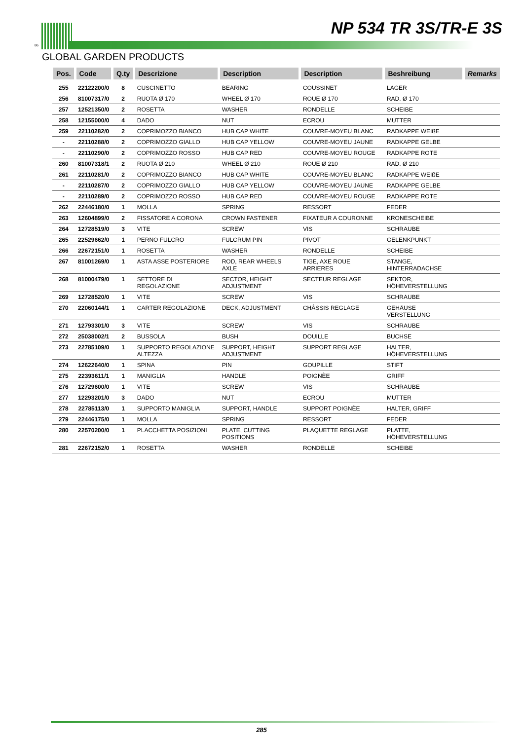86
NP 534 TR 3S/TR-E 3S
GLOBAL GARDEN PRODUCTS
| Pos. | Code | Q.ty | Descrizione | Description | Description | Beshreibung | Remarks |
| --- | --- | --- | --- | --- | --- | --- | --- |
| 255 | 22122200/0 | 8 | CUSCINETTO | BEARING | COUSSINET | LAGER | |
| 256 | 81007317/0 | 2 | RUOTA Ø 170 | WHEEL Ø 170 | ROUE Ø 170 | RAD. Ø 170 | |
| 257 | 12521350/0 | 2 | ROSETTA | WASHER | RONDELLE | SCHEIBE | |
| 258 | 12155000/0 | 4 | DADO | NUT | ECROU | MUTTER | |
| 259 | 22110282/0 | 2 | COPRIMOZZO BIANCO | HUB CAP WHITE | COUVRE-MOYEU BLANC | RADKAPPE WEIßE | |
| - | 22110288/0 | 2 | COPRIMOZZO GIALLO | HUB CAP YELLOW | COUVRE-MOYEU JAUNE | RADKAPPE GELBE | |
| - | 22110290/0 | 2 | COPRIMOZZO ROSSO | HUB CAP RED | COUVRE-MOYEU ROUGE | RADKAPPE ROTE | |
| 260 | 81007318/1 | 2 | RUOTA Ø 210 | WHEEL Ø 210 | ROUE Ø 210 | RAD. Ø 210 | |
| 261 | 22110281/0 | 2 | COPRIMOZZO BIANCO | HUB CAP WHITE | COUVRE-MOYEU BLANC | RADKAPPE WEIßE | |
| - | 22110287/0 | 2 | COPRIMOZZO GIALLO | HUB CAP YELLOW | COUVRE-MOYEU JAUNE | RADKAPPE GELBE | |
| - | 22110289/0 | 2 | COPRIMOZZO ROSSO | HUB CAP RED | COUVRE-MOYEU ROUGE | RADKAPPE ROTE | |
| 262 | 22446180/0 | 1 | MOLLA | SPRING | RESSORT | FEDER | |
| 263 | 12604899/0 | 2 | FISSATORE A CORONA | CROWN FASTENER | FIXATEUR A COURONNE | KRONESCHEIBE | |
| 264 | 12728519/0 | 3 | VITE | SCREW | VIS | SCHRAUBE | |
| 265 | 22529662/0 | 1 | PERNO FULCRO | FULCRUM PIN | PIVOT | GELENKPUNKT | |
| 266 | 22672151/0 | 1 | ROSETTA | WASHER | RONDELLE | SCHEIBE | |
| 267 | 81001269/0 | 1 | ASTA ASSE POSTERIORE | ROD, REAR WHEELS AXLE | TIGE, AXE ROUE ARRIERES | STANGE, HINTERRADACHSE | |
| 268 | 81000479/0 | 1 | SETTORE DI REGOLAZIONE | SECTOR, HEIGHT ADJUSTMENT | SECTEUR REGLAGE | SEKTOR, HÖHEVERSTELLUNG | |
| 269 | 12728520/0 | 1 | VITE | SCREW | VIS | SCHRAUBE | |
| 270 | 22060144/1 | 1 | CARTER REGOLAZIONE | DECK, ADJUSTMENT | CHÂSSIS REGLAGE | GEHÄUSE VERSTELLUNG | |
| 271 | 12793301/0 | 3 | VITE | SCREW | VIS | SCHRAUBE | |
| 272 | 25038002/1 | 2 | BUSSOLA | BUSH | DOUILLE | BUCHSE | |
| 273 | 22785109/0 | 1 | SUPPORTO REGOLAZIONE ALTEZZA | SUPPORT, HEIGHT ADJUSTMENT | SUPPORT REGLAGE | HALTER, HÖHEVERSTELLUNG | |
| 274 | 12622640/0 | 1 | SPINA | PIN | GOUPILLE | STIFT | |
| 275 | 22393611/1 | 1 | MANIGLIA | HANDLE | POIGNÈE | GRIFF | |
| 276 | 12729600/0 | 1 | VITE | SCREW | VIS | SCHRAUBE | |
| 277 | 12293201/0 | 3 | DADO | NUT | ECROU | MUTTER | |
| 278 | 22785113/0 | 1 | SUPPORTO MANIGLIA | SUPPORT, HANDLE | SUPPORT POIGNÈE | HALTER, GRIFF | |
| 279 | 22446175/0 | 1 | MOLLA | SPRING | RESSORT | FEDER | |
| 280 | 22570200/0 | 1 | PLACCHETTA POSIZIONI | PLATE, CUTTING POSITIONS | PLAQUETTE REGLAGE | PLATTE, HÖHEVERSTELLUNG | |
| 281 | 22672152/0 | 1 | ROSETTA | WASHER | RONDELLE | SCHEIBE | |
285